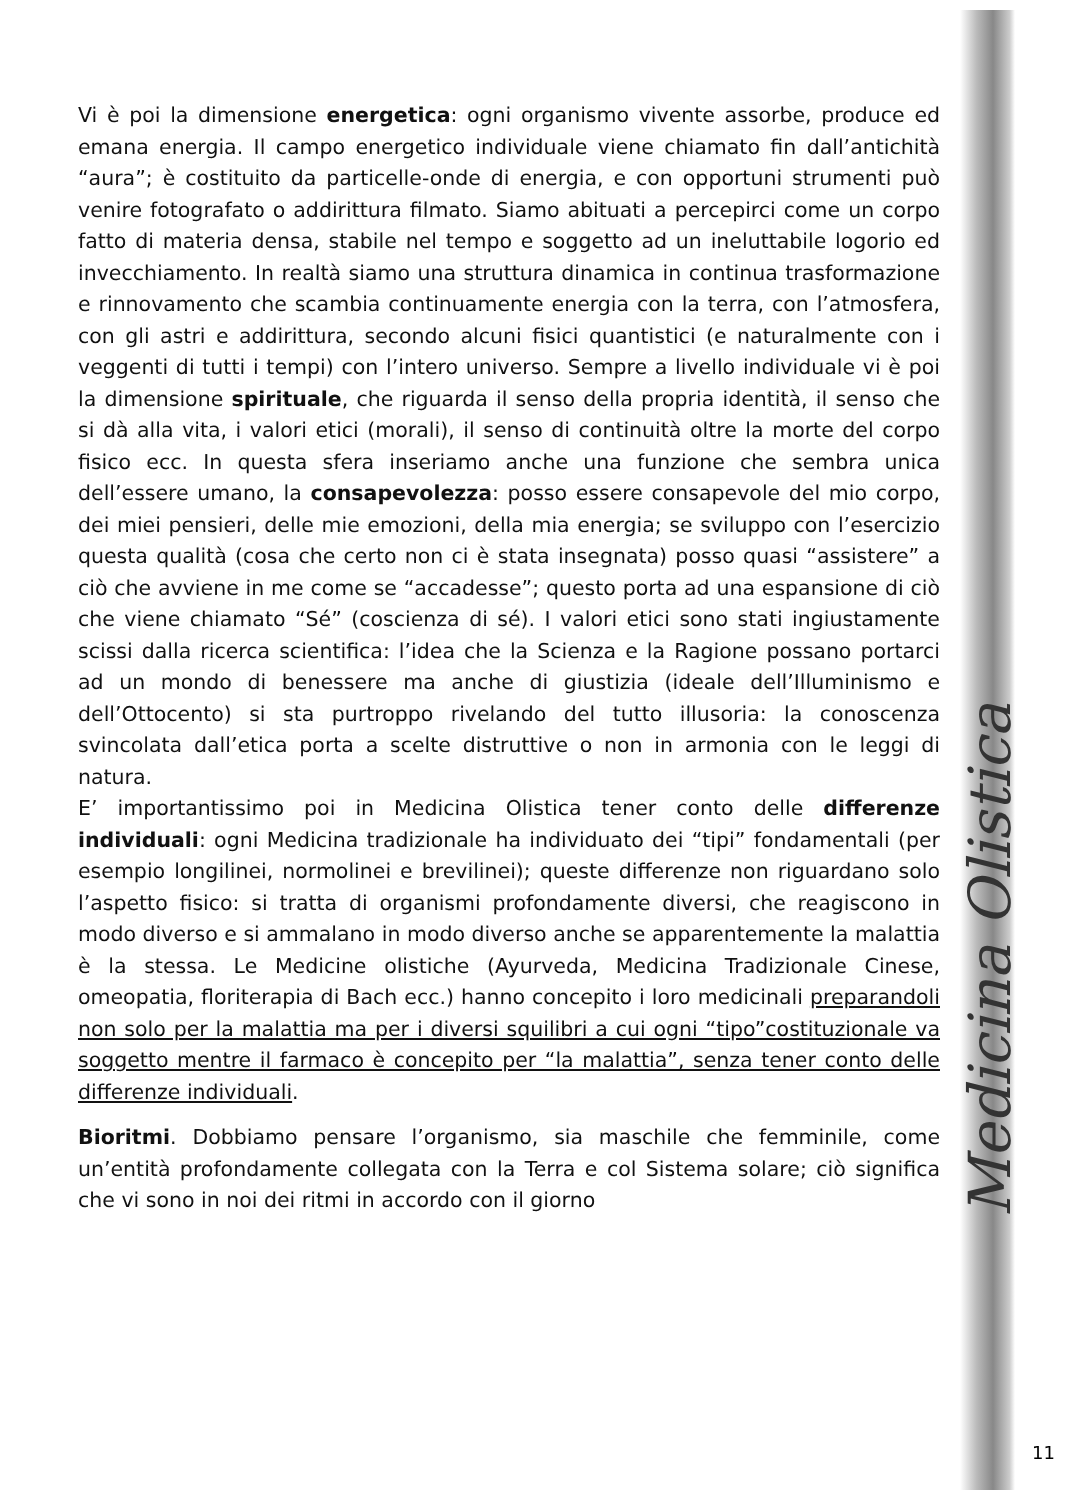Vi è poi la dimensione energetica: ogni organismo vivente assorbe, produce ed emana energia. Il campo energetico individuale viene chiamato fin dall’antichità “aura”; è costituito da particelle-onde di energia, e con opportuni strumenti può venire fotografato o addirittura filmato. Siamo abituati a percepirci come un corpo fatto di materia densa, stabile nel tempo e soggetto ad un ineluttabile logorio ed invecchiamento. In realtà siamo una struttura dinamica in continua trasformazione e rinnovamento che scambia continuamente energia con la terra, con l’atmosfera, con gli astri e addirittura, secondo alcuni fisici quantistici (e naturalmente con i veggenti di tutti i tempi) con l’intero universo. Sempre a livello individuale vi è poi la dimensione spirituale, che riguarda il senso della propria identità, il senso che si dà alla vita, i valori etici (morali), il senso di continuità oltre la morte del corpo fisico ecc. In questa sfera inseriamo anche una funzione che sembra unica dell’essere umano, la consapevolezza: posso essere consapevole del mio corpo, dei miei pensieri, delle mie emozioni, della mia energia; se sviluppo con l’esercizio questa qualità (cosa che certo non ci è stata insegnata) posso quasi “assistere” a ciò che avviene in me come se “accadesse”; questo porta ad una espansione di ciò che viene chiamato “Sé” (coscienza di sé). I valori etici sono stati ingiustamente scissi dalla ricerca scientifica: l’idea che la Scienza e la Ragione possano portarci ad un mondo di benessere ma anche di giustizia (ideale dell’Illuminismo e dell’Ottocento) si sta purtroppo rivelando del tutto illusoria: la conoscenza svincolata dall’etica porta a scelte distruttive o non in armonia con le leggi di natura.
E’ importantissimo poi in Medicina Olistica tener conto delle differenze individuali: ogni Medicina tradizionale ha individuato dei “tipi” fondamentali (per esempio longilinei, normolinei e brevilinei); queste differenze non riguardano solo l’aspetto fisico: si tratta di organismi profondamente diversi, che reagiscono in modo diverso e si ammalano in modo diverso anche se apparentemente la malattia è la stessa. Le Medicine olistiche (Ayurveda, Medicina Tradizionale Cinese, omeopatia, floriterapia di Bach ecc.) hanno concepito i loro medicinali preparandoli non solo per la malattia ma per i diversi squilibri a cui ogni “tipo”costituzionale va soggetto mentre il farmaco è concepito per “la malattia”, senza tener conto delle differenze individuali.
Bioritmi. Dobbiamo pensare l’organismo, sia maschile che femminile, come un’entità profondamente collegata con la Terra e col Sistema solare; ciò significa che vi sono in noi dei ritmi in accordo con il giorno
Medicina Olistica
11